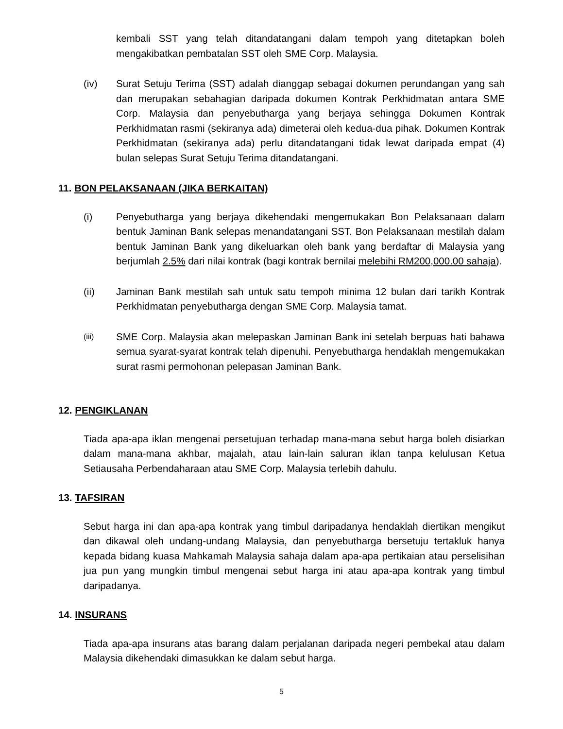kembali SST yang telah ditandatangani dalam tempoh yang ditetapkan boleh mengakibatkan pembatalan SST oleh SME Corp. Malaysia.
(iv) Surat Setuju Terima (SST) adalah dianggap sebagai dokumen perundangan yang sah dan merupakan sebahagian daripada dokumen Kontrak Perkhidmatan antara SME Corp. Malaysia dan penyebutharga yang berjaya sehingga Dokumen Kontrak Perkhidmatan rasmi (sekiranya ada) dimeterai oleh kedua-dua pihak. Dokumen Kontrak Perkhidmatan (sekiranya ada) perlu ditandatangani tidak lewat daripada empat (4) bulan selepas Surat Setuju Terima ditandatangani.
11. BON PELAKSANAAN (JIKA BERKAITAN)
(i) Penyebutharga yang berjaya dikehendaki mengemukakan Bon Pelaksanaan dalam bentuk Jaminan Bank selepas menandatangani SST. Bon Pelaksanaan mestilah dalam bentuk Jaminan Bank yang dikeluarkan oleh bank yang berdaftar di Malaysia yang berjumlah 2.5% dari nilai kontrak (bagi kontrak bernilai melebihi RM200,000.00 sahaja).
(ii) Jaminan Bank mestilah sah untuk satu tempoh minima 12 bulan dari tarikh Kontrak Perkhidmatan penyebutharga dengan SME Corp. Malaysia tamat.
(iii)
SME Corp. Malaysia akan melepaskan Jaminan Bank ini setelah berpuas hati bahawa semua syarat-syarat kontrak telah dipenuhi. Penyebutharga hendaklah mengemukakan surat rasmi permohonan pelepasan Jaminan Bank.
12. PENGIKLANAN
Tiada apa-apa iklan mengenai persetujuan terhadap mana-mana sebut harga boleh disiarkan dalam mana-mana akhbar, majalah, atau lain-lain saluran iklan tanpa kelulusan Ketua Setiausaha Perbendaharaan atau SME Corp. Malaysia terlebih dahulu.
13. TAFSIRAN
Sebut harga ini dan apa-apa kontrak yang timbul daripadanya hendaklah diertikan mengikut dan dikawal oleh undang-undang Malaysia, dan penyebutharga bersetuju tertakluk hanya kepada bidang kuasa Mahkamah Malaysia sahaja dalam apa-apa pertikaian atau perselisihan jua pun yang mungkin timbul mengenai sebut harga ini atau apa-apa kontrak yang timbul daripadanya.
14. INSURANS
Tiada apa-apa insurans atas barang dalam perjalanan daripada negeri pembekal atau dalam Malaysia dikehendaki dimasukkan ke dalam sebut harga.
5